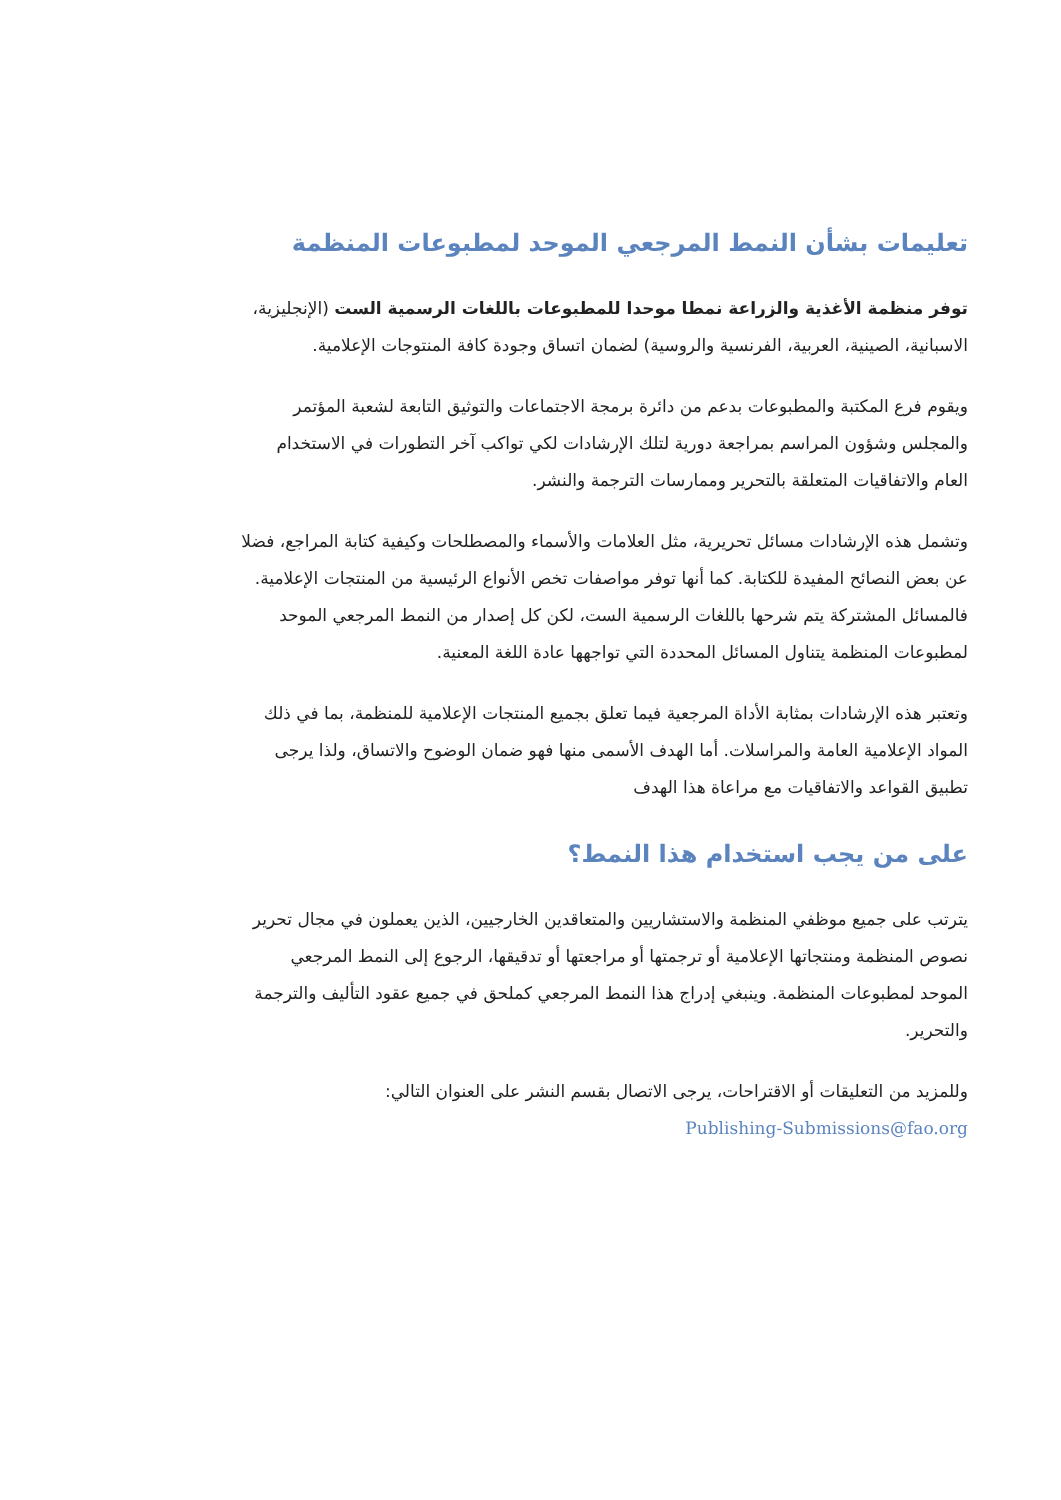تعليمات بشأن النمط المرجعي الموحد لمطبوعات المنظمة
توفر منظمة الأغذية والزراعة نمطا موحدا للمطبوعات باللغات الرسمية الست (الإنجليزية، الاسبانية، الصينية، العربية، الفرنسية والروسية) لضمان اتساق وجودة كافة المنتوجات الإعلامية.
ويقوم فرع المكتبة والمطبوعات بدعم من دائرة برمجة الاجتماعات والتوثيق التابعة لشعبة المؤتمر والمجلس وشؤون المراسم بمراجعة دورية لتلك الإرشادات لكي تواكب آخر التطورات في الاستخدام العام والاتفاقيات المتعلقة بالتحرير وممارسات الترجمة والنشر.
وتشمل هذه الإرشادات مسائل تحريرية، مثل العلامات والأسماء والمصطلحات وكيفية كتابة المراجع، فضلا عن بعض النصائح المفيدة للكتابة. كما أنها توفر مواصفات تخص الأنواع الرئيسية من المنتجات الإعلامية. فالمسائل المشتركة يتم شرحها باللغات الرسمية الست، لكن كل إصدار من النمط المرجعي الموحد لمطبوعات المنظمة يتناول المسائل المحددة التي تواجهها عادة اللغة المعنية.
وتعتبر هذه الإرشادات بمثابة الأداة المرجعية فيما تعلق بجميع المنتجات الإعلامية للمنظمة، بما في ذلك المواد الإعلامية العامة والمراسلات. أما الهدف الأسمى منها فهو ضمان الوضوح والاتساق، ولذا يرجى تطبيق القواعد والاتفاقيات مع مراعاة هذا الهدف
على من يجب استخدام هذا النمط؟
يترتب على جميع موظفي المنظمة والاستشاريين والمتعاقدين الخارجيين، الذين يعملون في مجال تحرير نصوص المنظمة ومنتجاتها الإعلامية أو ترجمتها أو مراجعتها أو تدقيقها، الرجوع إلى النمط المرجعي الموحد لمطبوعات المنظمة. وينبغي إدراج هذا النمط المرجعي كملحق في جميع عقود التأليف والترجمة والتحرير.
وللمزيد من التعليقات أو الاقتراحات، يرجى الاتصال بقسم النشر على العنوان التالي:
Publishing-Submissions@fao.org